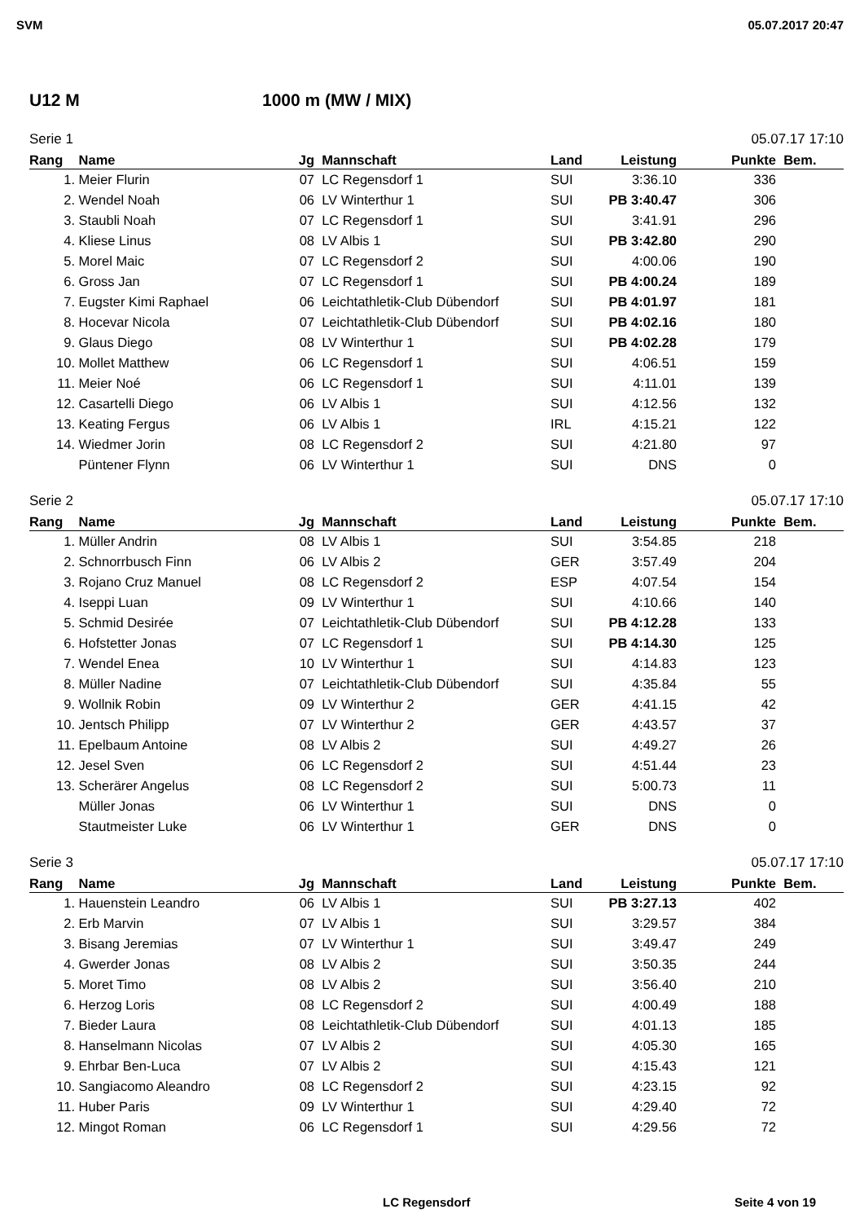SVM 05.07.2017 20:47
U12 M 1000 m (MW / MIX)
Serie 1 05.07.17 17:10
| Rang | Name | Jg | Mannschaft | Land | Leistung | Punkte | Bem. |
| --- | --- | --- | --- | --- | --- | --- | --- |
| 1. | Meier Flurin | 07 | LC Regensdorf 1 | SUI | 3:36.10 | 336 | |
| 2. | Wendel Noah | 06 | LV Winterthur 1 | SUI | PB 3:40.47 | 306 | |
| 3. | Staubli Noah | 07 | LC Regensdorf 1 | SUI | 3:41.91 | 296 | |
| 4. | Kliese Linus | 08 | LV Albis 1 | SUI | PB 3:42.80 | 290 | |
| 5. | Morel Maic | 07 | LC Regensdorf 2 | SUI | 4:00.06 | 190 | |
| 6. | Gross Jan | 07 | LC Regensdorf 1 | SUI | PB 4:00.24 | 189 | |
| 7. | Eugster Kimi Raphael | 06 | Leichtathletik-Club Dübendorf | SUI | PB 4:01.97 | 181 | |
| 8. | Hocevar Nicola | 07 | Leichtathletik-Club Dübendorf | SUI | PB 4:02.16 | 180 | |
| 9. | Glaus Diego | 08 | LV Winterthur 1 | SUI | PB 4:02.28 | 179 | |
| 10. | Mollet Matthew | 06 | LC Regensdorf 1 | SUI | 4:06.51 | 159 | |
| 11. | Meier Noé | 06 | LC Regensdorf 1 | SUI | 4:11.01 | 139 | |
| 12. | Casartelli Diego | 06 | LV Albis 1 | SUI | 4:12.56 | 132 | |
| 13. | Keating Fergus | 06 | LV Albis 1 | IRL | 4:15.21 | 122 | |
| 14. | Wiedmer Jorin | 08 | LC Regensdorf 2 | SUI | 4:21.80 | 97 | |
| | Püntener Flynn | 06 | LV Winterthur 1 | SUI | DNS | 0 | |
Serie 2 05.07.17 17:10
| Rang | Name | Jg | Mannschaft | Land | Leistung | Punkte | Bem. |
| --- | --- | --- | --- | --- | --- | --- | --- |
| 1. | Müller Andrin | 08 | LV Albis 1 | SUI | 3:54.85 | 218 | |
| 2. | Schnorrbusch Finn | 06 | LV Albis 2 | GER | 3:57.49 | 204 | |
| 3. | Rojano Cruz Manuel | 08 | LC Regensdorf 2 | ESP | 4:07.54 | 154 | |
| 4. | Iseppi Luan | 09 | LV Winterthur 1 | SUI | 4:10.66 | 140 | |
| 5. | Schmid Desirée | 07 | Leichtathletik-Club Dübendorf | SUI | PB 4:12.28 | 133 | |
| 6. | Hofstetter Jonas | 07 | LC Regensdorf 1 | SUI | PB 4:14.30 | 125 | |
| 7. | Wendel Enea | 10 | LV Winterthur 1 | SUI | 4:14.83 | 123 | |
| 8. | Müller Nadine | 07 | Leichtathletik-Club Dübendorf | SUI | 4:35.84 | 55 | |
| 9. | Wollnik Robin | 09 | LV Winterthur 2 | GER | 4:41.15 | 42 | |
| 10. | Jentsch Philipp | 07 | LV Winterthur 2 | GER | 4:43.57 | 37 | |
| 11. | Epelbaum Antoine | 08 | LV Albis 2 | SUI | 4:49.27 | 26 | |
| 12. | Jesel Sven | 06 | LC Regensdorf 2 | SUI | 4:51.44 | 23 | |
| 13. | Scherärer Angelus | 08 | LC Regensdorf 2 | SUI | 5:00.73 | 11 | |
| | Müller Jonas | 06 | LV Winterthur 1 | SUI | DNS | 0 | |
| | Stautmeister Luke | 06 | LV Winterthur 1 | GER | DNS | 0 | |
Serie 3 05.07.17 17:10
| Rang | Name | Jg | Mannschaft | Land | Leistung | Punkte | Bem. |
| --- | --- | --- | --- | --- | --- | --- | --- |
| 1. | Hauenstein Leandro | 06 | LV Albis 1 | SUI | PB 3:27.13 | 402 | |
| 2. | Erb Marvin | 07 | LV Albis 1 | SUI | 3:29.57 | 384 | |
| 3. | Bisang Jeremias | 07 | LV Winterthur 1 | SUI | 3:49.47 | 249 | |
| 4. | Gwerder Jonas | 08 | LV Albis 2 | SUI | 3:50.35 | 244 | |
| 5. | Moret Timo | 08 | LV Albis 2 | SUI | 3:56.40 | 210 | |
| 6. | Herzog Loris | 08 | LC Regensdorf 2 | SUI | 4:00.49 | 188 | |
| 7. | Bieder Laura | 08 | Leichtathletik-Club Dübendorf | SUI | 4:01.13 | 185 | |
| 8. | Hanselmann Nicolas | 07 | LV Albis 2 | SUI | 4:05.30 | 165 | |
| 9. | Ehrbar Ben-Luca | 07 | LV Albis 2 | SUI | 4:15.43 | 121 | |
| 10. | Sangiacomo Aleandro | 08 | LC Regensdorf 2 | SUI | 4:23.15 | 92 | |
| 11. | Huber Paris | 09 | LV Winterthur 1 | SUI | 4:29.40 | 72 | |
| 12. | Mingot Roman | 06 | LC Regensdorf 1 | SUI | 4:29.56 | 72 | |
LC Regensdorf Seite 4 von 19